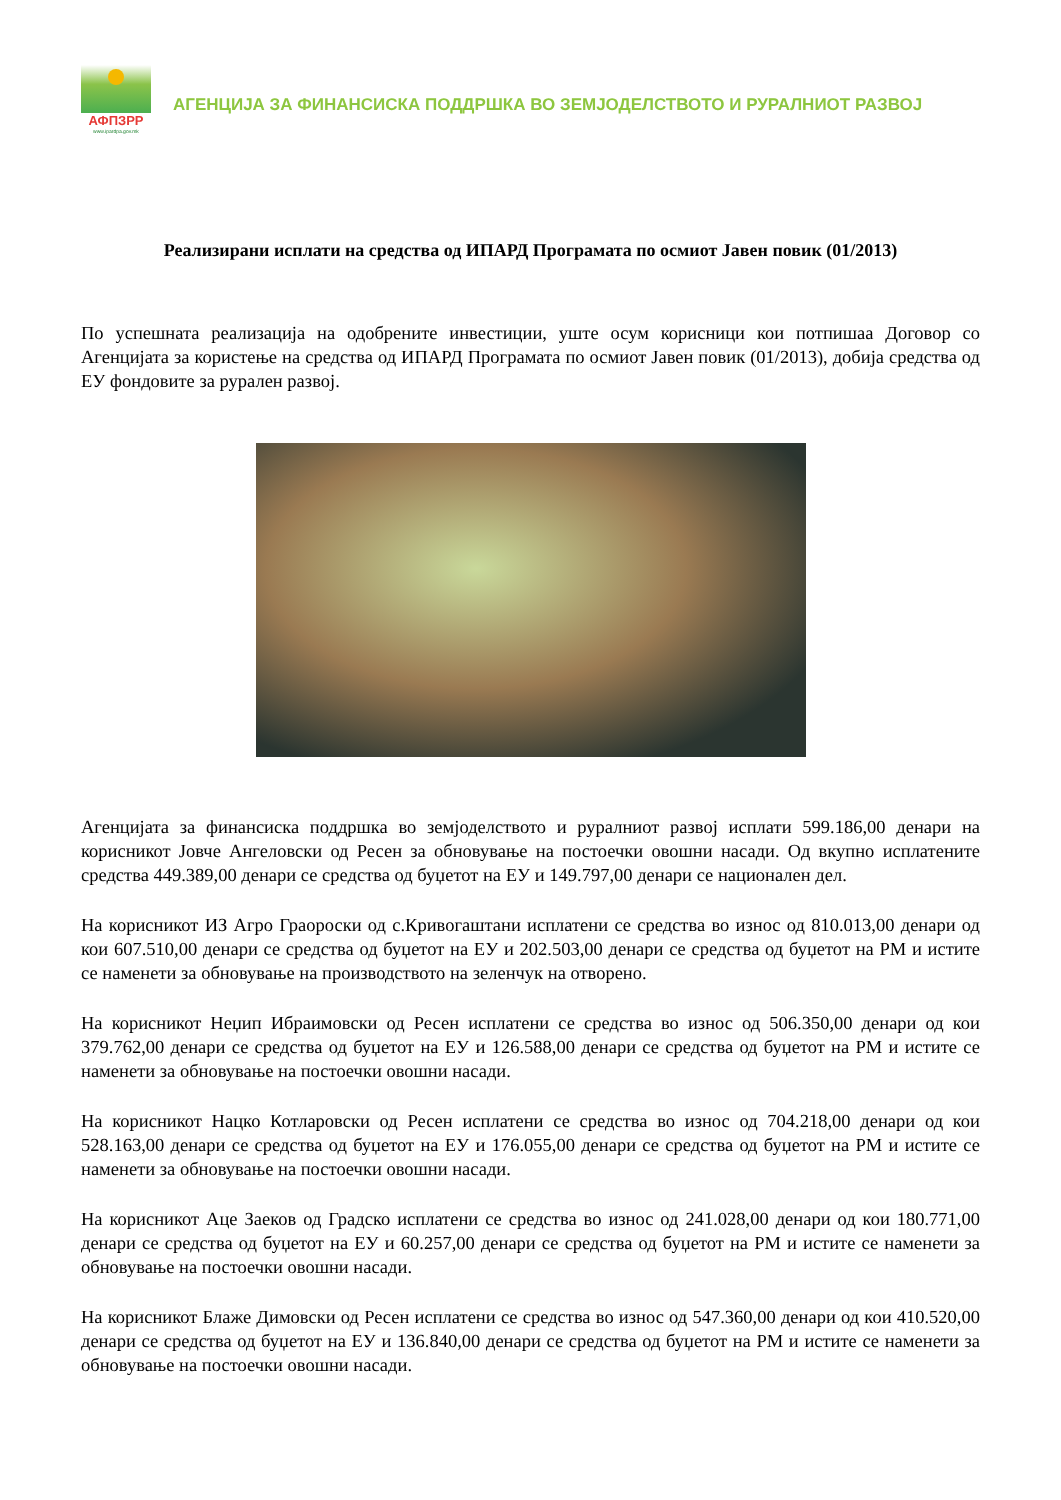АФПЗРР
www.ipardpa.gov.mk
АГЕНЦИЈА ЗА ФИНАНСИСКА ПОДДРШКА ВО ЗЕМЈОДЕЛСТВОТО И РУРАЛНИОТ РАЗВОЈ
Реализирани исплати на средства од ИПАРД Програмата по осмиот Јавен повик (01/2013)
По успешната реализација на одобрените инвестиции, уште осум корисници кои потпишаа Договор со Агенцијата за користење на средства од ИПАРД Програмата по осмиот Јавен повик (01/2013), добија средства од ЕУ фондовите за рурален развој.
Агенцијата за финансиска поддршка во земјоделството и руралниот развој исплати 599.186,00 денари на корисникот Јовче Ангеловски од Ресен за обновување на постоечки овошни насади. Од вкупно исплатените средства 449.389,00 денари се средства од буџетот на ЕУ и 149.797,00 денари се национален дел.
На корисникот ИЗ Агро Граороски од с.Кривогаштани исплатени се средства во износ од 810.013,00 денари од кои 607.510,00 денари се средства од буџетот на ЕУ и 202.503,00 денари се средства од буџетот на РМ и истите се наменети за обновување на производството на зеленчук на отворено.
На корисникот Неџип Ибраимовски од Ресен исплатени се средства во износ од 506.350,00 денари од кои 379.762,00 денари се средства од буџетот на ЕУ и 126.588,00 денари се средства од буџетот на РМ и истите се наменети за обновување на постоечки овошни насади.
На корисникот Нацко Котларовски од Ресен исплатени се средства во износ од 704.218,00 денари од кои 528.163,00 денари се средства од буџетот на ЕУ и 176.055,00 денари се средства од буџетот на РМ и истите се наменети за обновување на постоечки овошни насади.
На корисникот Аце Заеков од Градско исплатени се средства во износ од 241.028,00 денари од кои 180.771,00 денари се средства од буџетот на ЕУ и 60.257,00 денари се средства од буџетот на РМ и истите се наменети за обновување на постоечки овошни насади.
На корисникот Блаже Димовски од Ресен исплатени се средства во износ од 547.360,00 денари од кои 410.520,00 денари се средства од буџетот на ЕУ и 136.840,00 денари се средства од буџетот на РМ и истите се наменети за обновување на постоечки овошни насади.